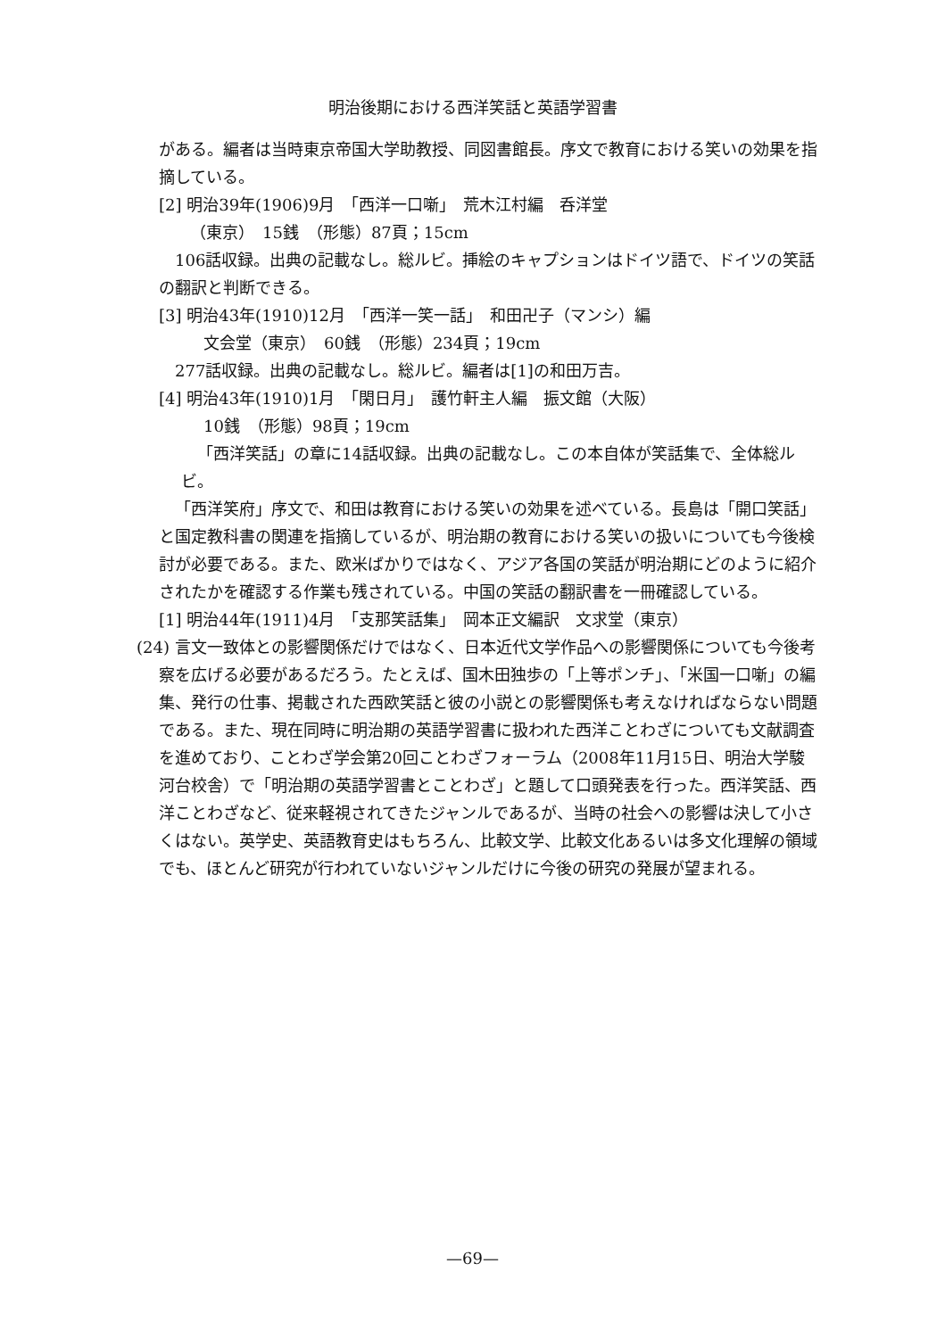明治後期における西洋笑話と英語学習書
がある。編者は当時東京帝国大学助教授、同図書館長。序文で教育における笑いの効果を指摘している。
[2] 明治39年(1906)9月　「西洋一口噺」　荒木江村編　呑洋堂
（東京）　15銭　（形態）87頁；15cm
106話収録。出典の記載なし。総ルビ。挿絵のキャプションはドイツ語で、ドイツの笑話の翻訳と判断できる。
[3] 明治43年(1910)12月　「西洋一笑一話」　和田卍子（マンシ）編
文会堂（東京）　60銭　（形態）234頁；19cm
277話収録。出典の記載なし。総ルビ。編者は[1]の和田万吉。
[4] 明治43年(1910)1月　「閑日月」　護竹軒主人編　振文館（大阪）
10銭　（形態）98頁；19cm
「西洋笑話」の章に14話収録。出典の記載なし。この本自体が笑話集で、全体総ルビ。
「西洋笑府」序文で、和田は教育における笑いの効果を述べている。長島は「開口笑話」と国定教科書の関連を指摘しているが、明治期の教育における笑いの扱いについても今後検討が必要である。また、欧米ばかりではなく、アジア各国の笑話が明治期にどのように紹介されたかを確認する作業も残されている。中国の笑話の翻訳書を一冊確認している。
[1] 明治44年(1911)4月　「支那笑話集」　岡本正文編訳　文求堂（東京）
(24) 言文一致体との影響関係だけではなく、日本近代文学作品への影響関係についても今後考察を広げる必要があるだろう。たとえば、国木田独歩の「上等ポンチ」、「米国一口噺」の編集、発行の仕事、掲載された西欧笑話と彼の小説との影響関係も考えなければならない問題である。また、現在同時に明治期の英語学習書に扱われた西洋ことわざについても文献調査を進めており、ことわざ学会第20回ことわざフォーラム（2008年11月15日、明治大学駿河台校舎）で「明治期の英語学習書とことわざ」と題して口頭発表を行った。西洋笑話、西洋ことわざなど、従来軽視されてきたジャンルであるが、当時の社会への影響は決して小さくはない。英学史、英語教育史はもちろん、比較文学、比較文化あるいは多文化理解の領域でも、ほとんど研究が行われていないジャンルだけに今後の研究の発展が望まれる。
—69—